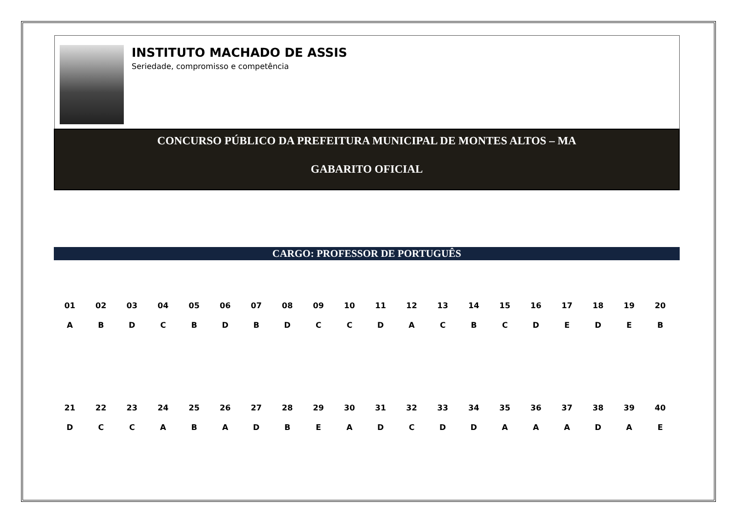INSTITUTO MACHADO DE ASSIS
Seriedade, compromisso e competência
CONCURSO PÚBLICO DA PREFEITURA MUNICIPAL DE MONTES ALTOS – MA
GABARITO OFICIAL
CARGO: PROFESSOR DE PORTUGUÊS
| 01 | 02 | 03 | 04 | 05 | 06 | 07 | 08 | 09 | 10 | 11 | 12 | 13 | 14 | 15 | 16 | 17 | 18 | 19 | 20 |
| A | B | D | C | B | D | B | D | C | C | D | A | C | B | C | D | E | D | E | B |
| 21 | 22 | 23 | 24 | 25 | 26 | 27 | 28 | 29 | 30 | 31 | 32 | 33 | 34 | 35 | 36 | 37 | 38 | 39 | 40 |
| D | C | C | A | B | A | D | B | E | A | D | C | D | D | A | A | A | D | A | E |